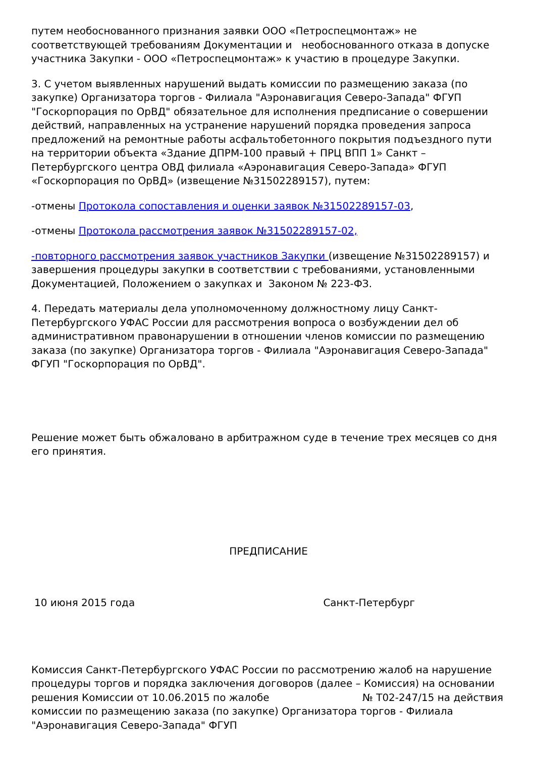путем необоснованного признания заявки ООО «Петроспецмонтаж» не соответствующей требованиям Документации и необоснованного отказа в допуске участника Закупки - ООО «Петроспецмонтаж» к участию в процедуре Закупки.
3. С учетом выявленных нарушений выдать комиссии по размещению заказа (по закупке) Организатора торгов - Филиала "Аэронавигация Северо-Запада" ФГУП "Госкорпорация по ОрВД" обязательное для исполнения предписание о совершении действий, направленных на устранение нарушений порядка проведения запроса предложений на ремонтные работы асфальтобетонного покрытия подъездного пути на территории объекта «Здание ДПРМ-100 правый + ПРЦ ВПП 1» Санкт – Петербургского центра ОВД филиала «Аэронавигация Северо-Запада» ФГУП «Госкорпорация по ОрВД» (извещение №31502289157), путем:
-отмены Протокола сопоставления и оценки заявок №31502289157-03,
-отмены Протокола рассмотрения заявок №31502289157-02,
-повторного рассмотрения заявок участников Закупки (извещение №31502289157) и завершения процедуры закупки в соответствии с требованиями, установленными Документацией, Положением о закупках и Законом № 223-ФЗ.
4. Передать материалы дела уполномоченному должностному лицу Санкт-Петербургского УФАС России для рассмотрения вопроса о возбуждении дел об административном правонарушении в отношении членов комиссии по размещению заказа (по закупке) Организатора торгов - Филиала "Аэронавигация Северо-Запада" ФГУП "Госкорпорация по ОрВД".
Решение может быть обжаловано в арбитражном суде в течение трех месяцев со дня его принятия.
ПРЕДПИСАНИЕ
10 июня 2015 года Санкт-Петербург
Комиссия Санкт-Петербургского УФАС России по рассмотрению жалоб на нарушение процедуры торгов и порядка заключения договоров (далее – Комиссия) на основании решения Комиссии от 10.06.2015 по жалобе № Т02-247/15 на действия комиссии по размещению заказа (по закупке) Организатора торгов - Филиала "Аэронавигация Северо-Запада" ФГУП